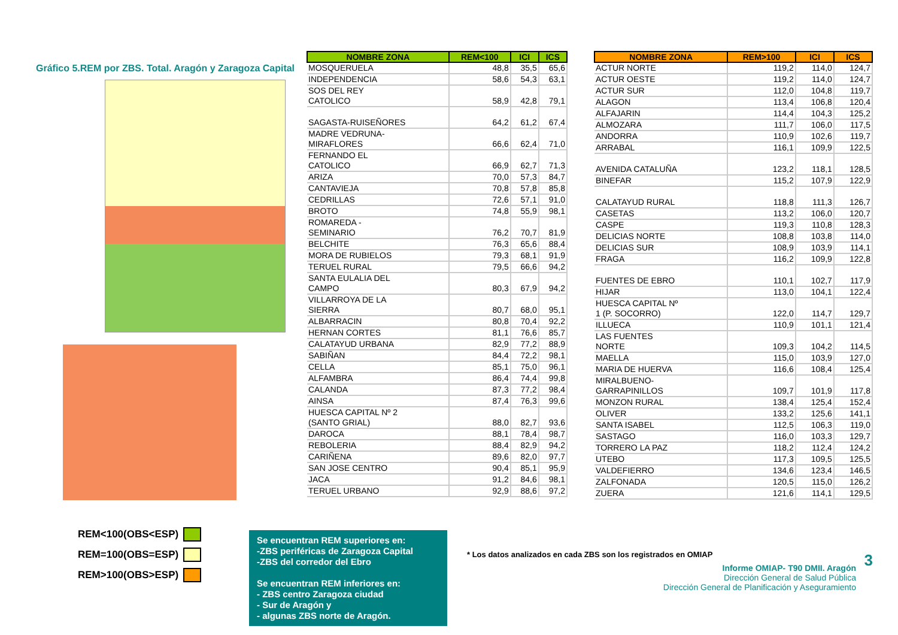Gráfico 5.REM por ZBS. Total. Aragón y Zaragoza Capital
REM<100(OBS<ESP)
REM=100(OBS=ESP)
REM>100(OBS>ESP)
| NOMBRE ZONA | REM<100 | ICI | ICS |
| --- | --- | --- | --- |
| MOSQUERUELA | 48,8 | 35,5 | 65,6 |
| INDEPENDENCIA | 58,6 | 54,3 | 63,1 |
| SOS DEL REY CATOLICO | 58,9 | 42,8 | 79,1 |
| SAGASTA-RUISEÑORES | 64,2 | 61,2 | 67,4 |
| MADRE VEDRUNA- MIRAFLORES | 66,6 | 62,4 | 71,0 |
| FERNANDO EL CATOLICO | 66,9 | 62,7 | 71,3 |
| ARIZA | 70,0 | 57,3 | 84,7 |
| CANTAVIEJA | 70,8 | 57,8 | 85,8 |
| CEDRILLAS | 72,6 | 57,1 | 91,0 |
| BROTO | 74,8 | 55,9 | 98,1 |
| ROMAREDA - SEMINARIO | 76,2 | 70,7 | 81,9 |
| BELCHITE | 76,3 | 65,6 | 88,4 |
| MORA DE RUBIELOS | 79,3 | 68,1 | 91,9 |
| TERUEL RURAL | 79,5 | 66,6 | 94,2 |
| SANTA EULALIA DEL CAMPO | 80,3 | 67,9 | 94,2 |
| VILLARROYA DE LA SIERRA | 80,7 | 68,0 | 95,1 |
| ALBARRACIN | 80,8 | 70,4 | 92,2 |
| HERNAN CORTES | 81,1 | 76,6 | 85,7 |
| CALATAYUD URBANA | 82,9 | 77,2 | 88,9 |
| SABIÑAN | 84,4 | 72,2 | 98,1 |
| CELLA | 85,1 | 75,0 | 96,1 |
| ALFAMBRA | 86,4 | 74,4 | 99,8 |
| CALANDA | 87,3 | 77,2 | 98,4 |
| AINSA | 87,4 | 76,3 | 99,6 |
| HUESCA CAPITAL Nº 2 (SANTO GRIAL) | 88,0 | 82,7 | 93,6 |
| DAROCA | 88,1 | 78,4 | 98,7 |
| REBOLERIA | 88,4 | 82,9 | 94,2 |
| CARIÑENA | 89,6 | 82,0 | 97,7 |
| SAN JOSE CENTRO | 90,4 | 85,1 | 95,9 |
| JACA | 91,2 | 84,6 | 98,1 |
| TERUEL URBANO | 92,9 | 88,6 | 97,2 |
| NOMBRE ZONA | REM>100 | ICI | ICS |
| --- | --- | --- | --- |
| ACTUR NORTE | 119,2 | 114,0 | 124,7 |
| ACTUR OESTE | 119,2 | 114,0 | 124,7 |
| ACTUR SUR | 112,0 | 104,8 | 119,7 |
| ALAGON | 113,4 | 106,8 | 120,4 |
| ALFAJARIN | 114,4 | 104,3 | 125,2 |
| ALMOZARA | 111,7 | 106,0 | 117,5 |
| ANDORRA | 110,9 | 102,6 | 119,7 |
| ARRABAL | 116,1 | 109,9 | 122,5 |
| AVENIDA CATALUÑA | 123,2 | 118,1 | 128,5 |
| BINEFAR | 115,2 | 107,9 | 122,9 |
| CALATAYUD RURAL | 118,8 | 111,3 | 126,7 |
| CASETAS | 113,2 | 106,0 | 120,7 |
| CASPE | 119,3 | 110,8 | 128,3 |
| DELICIAS NORTE | 108,8 | 103,8 | 114,0 |
| DELICIAS SUR | 108,9 | 103,9 | 114,1 |
| FRAGA | 116,2 | 109,9 | 122,8 |
| FUENTES DE EBRO | 110,1 | 102,7 | 117,9 |
| HIJAR | 113,0 | 104,1 | 122,4 |
| HUESCA CAPITAL Nº 1 (P. SOCORRO) | 122,0 | 114,7 | 129,7 |
| ILLUECA | 110,9 | 101,1 | 121,4 |
| LAS FUENTES NORTE | 109,3 | 104,2 | 114,5 |
| MAELLA | 115,0 | 103,9 | 127,0 |
| MARIA DE HUERVA | 116,6 | 108,4 | 125,4 |
| MIRALBUENO- GARRAPINILLOS | 109,7 | 101,9 | 117,8 |
| MONZON RURAL | 138,4 | 125,4 | 152,4 |
| OLIVER | 133,2 | 125,6 | 141,1 |
| SANTA ISABEL | 112,5 | 106,3 | 119,0 |
| SASTAGO | 116,0 | 103,3 | 129,7 |
| TORRERO LA PAZ | 118,2 | 112,4 | 124,2 |
| UTEBO | 117,3 | 109,5 | 125,5 |
| VALDEFIERRO | 134,6 | 123,4 | 146,5 |
| ZALFONADA | 120,5 | 115,0 | 126,2 |
| ZUERA | 121,6 | 114,1 | 129,5 |
Se encuentran REM superiores en:
-ZBS periféricas de Zaragoza Capital
-ZBS del corredor del Ebro
Se encuentran REM inferiores en:
- ZBS centro Zaragoza ciudad
- Sur de Aragón y
- algunas ZBS norte de Aragón.
* Los datos analizados en cada ZBS son los registrados en OMIAP
3
Informe OMIAP- T90 DMII. Aragón
Dirección General de Salud Pública
Dirección General de Planificación y Aseguramiento